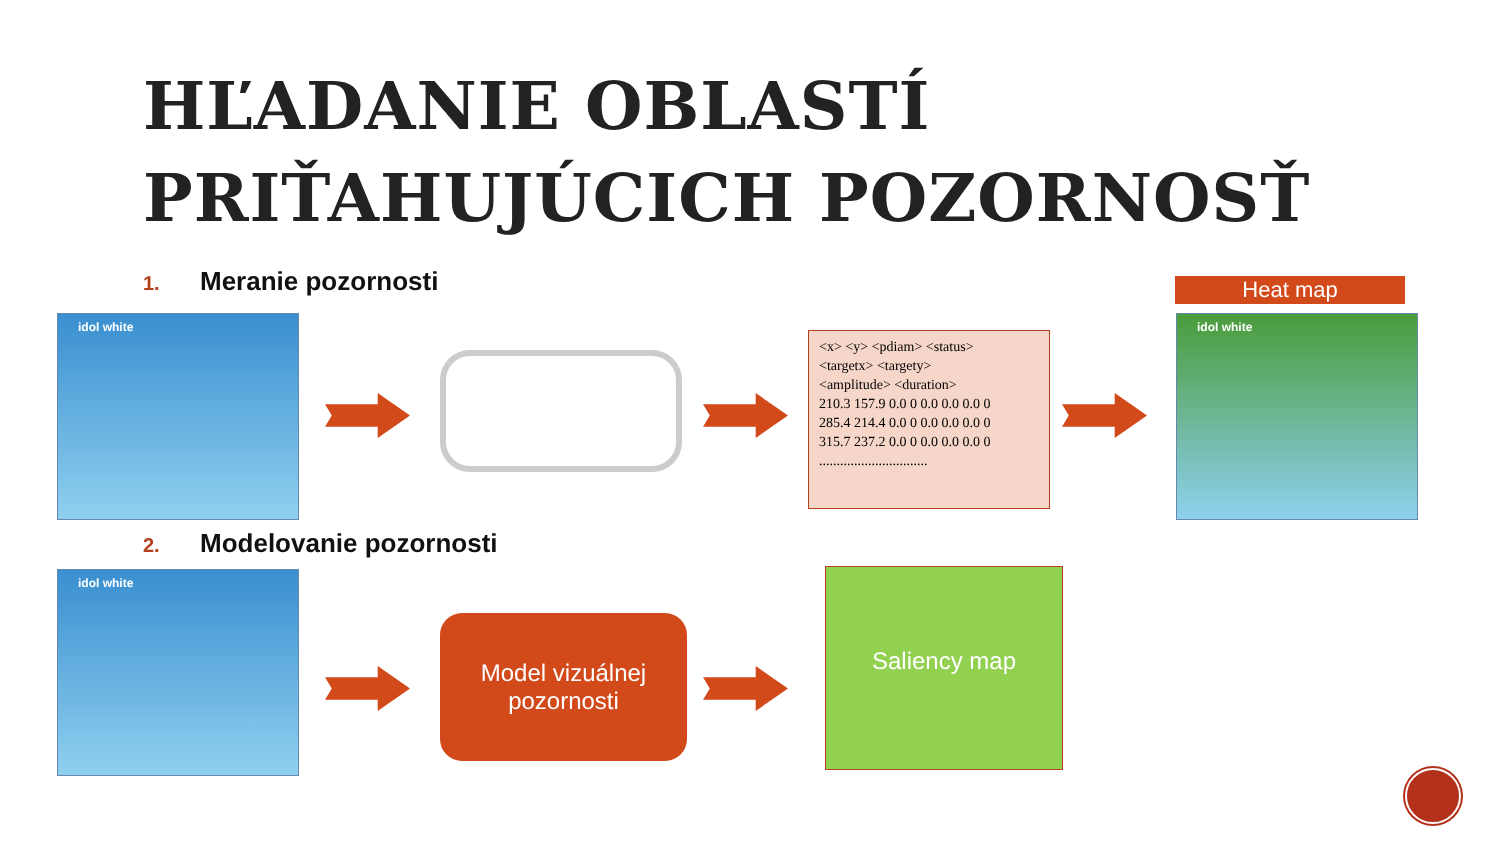HĽADANIE OBLASTÍ
PRIŤAHUJÚCICH POZORNOSŤ
1. Meranie pozornosti
idol white
<x> <y> <pdiam> <status>
<targetx> <targety>
<amplitude> <duration>
210.3 157.9 0.0 0 0.0 0.0 0.0 0
285.4 214.4 0.0 0 0.0 0.0 0.0 0
315.7 237.2 0.0 0 0.0 0.0 0.0 0
...............................
Heat map
idol white
2. Modelovanie pozornosti
idol white
Model vizuálnej
pozornosti
Saliency map